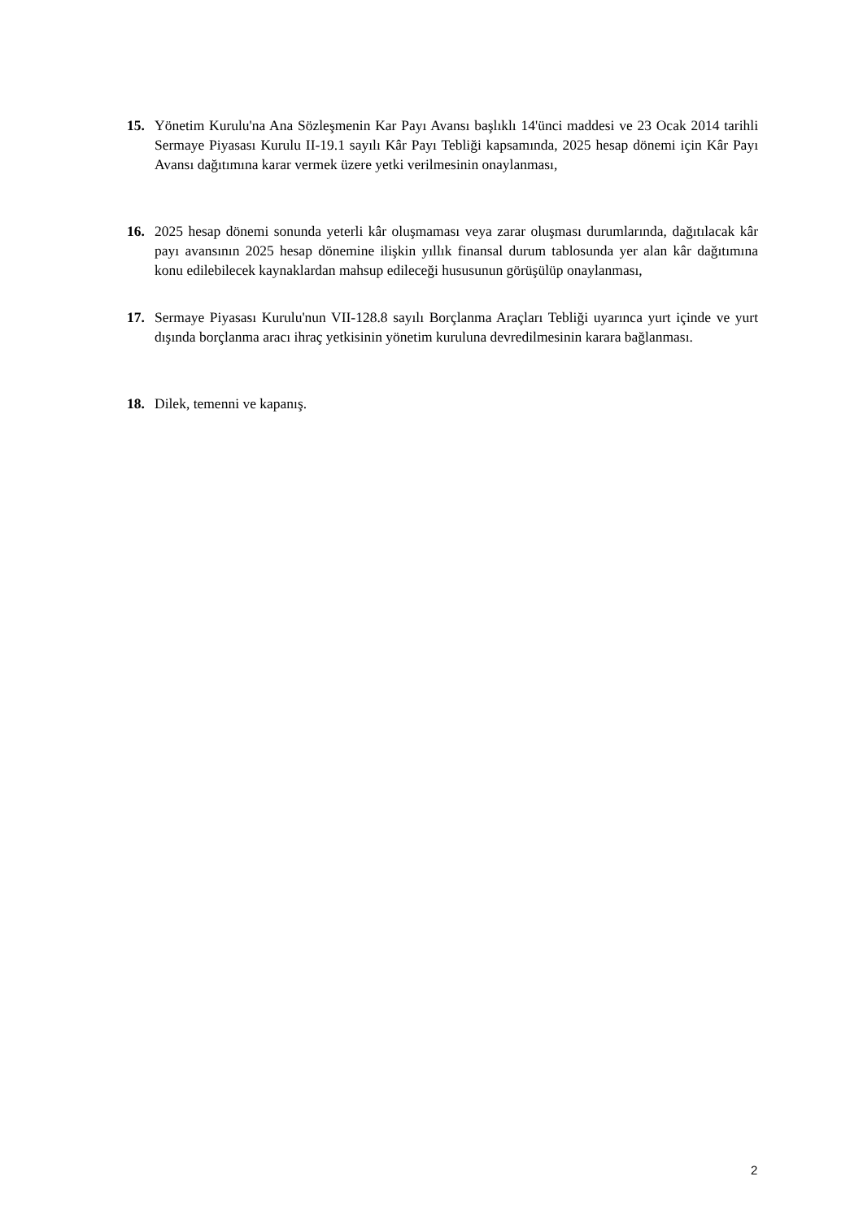15. Yönetim Kurulu'na Ana Sözleşmenin Kar Payı Avansı başlıklı 14'ünci maddesi ve 23 Ocak 2014 tarihli Sermaye Piyasası Kurulu II-19.1 sayılı Kâr Payı Tebliği kapsamında, 2025 hesap dönemi için Kâr Payı Avansı dağıtımına karar vermek üzere yetki verilmesinin onaylanması,
16. 2025 hesap dönemi sonunda yeterli kâr oluşmaması veya zarar oluşması durumlarında, dağıtılacak kâr payı avansının 2025 hesap dönemine ilişkin yıllık finansal durum tablosunda yer alan kâr dağıtımına konu edilebilecek kaynaklardan mahsup edileceği hususunun görüşülüp onaylanması,
17. Sermaye Piyasası Kurulu'nun VII-128.8 sayılı Borçlanma Araçları Tebliği uyarınca yurt içinde ve yurt dışında borçlanma aracı ihraç yetkisinin yönetim kuruluna devredilmesinin karara bağlanması.
18. Dilek, temenni ve kapanış.
2